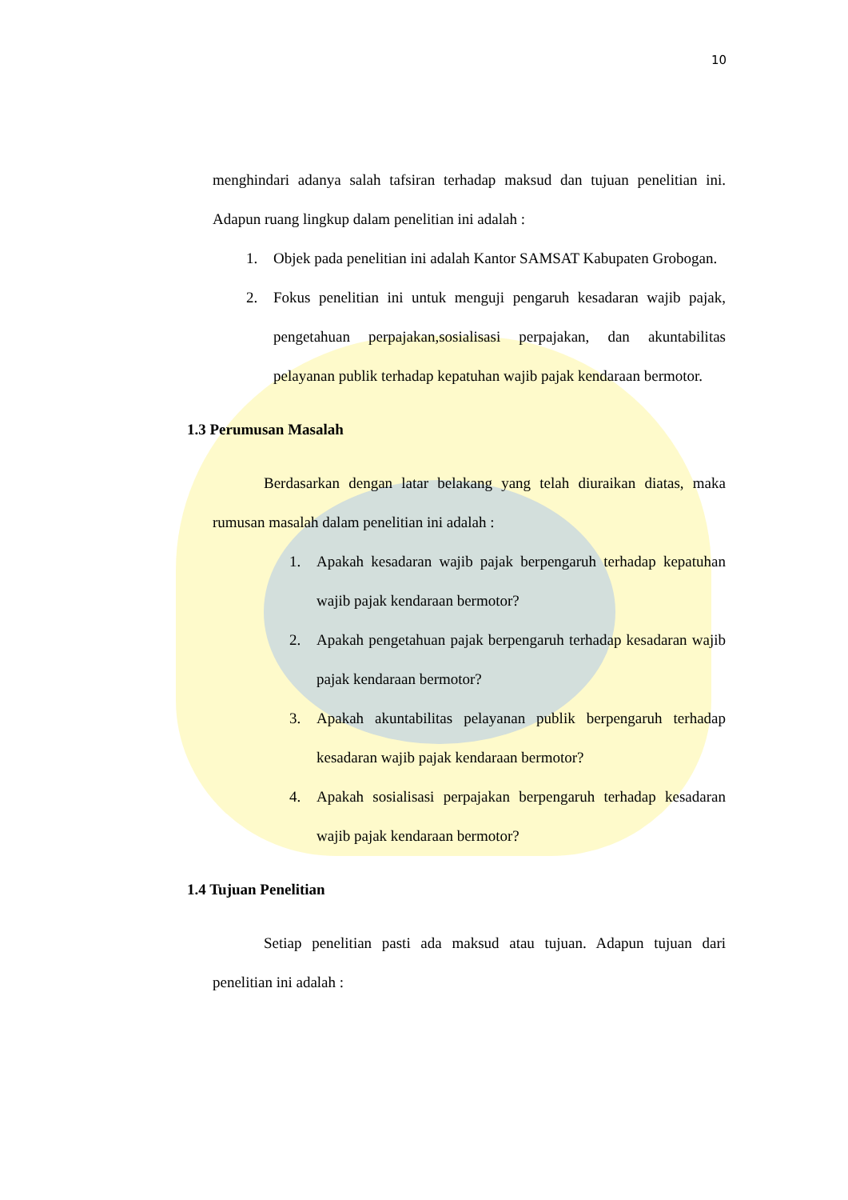10
menghindari adanya salah tafsiran terhadap maksud dan tujuan penelitian ini. Adapun ruang lingkup dalam penelitian ini adalah :
1. Objek pada penelitian ini adalah Kantor SAMSAT Kabupaten Grobogan.
2. Fokus penelitian ini untuk menguji pengaruh kesadaran wajib pajak, pengetahuan perpajakan,sosialisasi perpajakan, dan akuntabilitas pelayanan publik terhadap kepatuhan wajib pajak kendaraan bermotor.
1.3 Perumusan Masalah
Berdasarkan dengan latar belakang yang telah diuraikan diatas, maka rumusan masalah dalam penelitian ini adalah :
1. Apakah kesadaran wajib pajak berpengaruh terhadap kepatuhan wajib pajak kendaraan bermotor?
2. Apakah pengetahuan pajak berpengaruh terhadap kesadaran wajib pajak kendaraan bermotor?
3. Apakah akuntabilitas pelayanan publik berpengaruh terhadap kesadaran wajib pajak kendaraan bermotor?
4. Apakah sosialisasi perpajakan berpengaruh terhadap kesadaran wajib pajak kendaraan bermotor?
1.4 Tujuan Penelitian
Setiap penelitian pasti ada maksud atau tujuan. Adapun tujuan dari penelitian ini adalah :